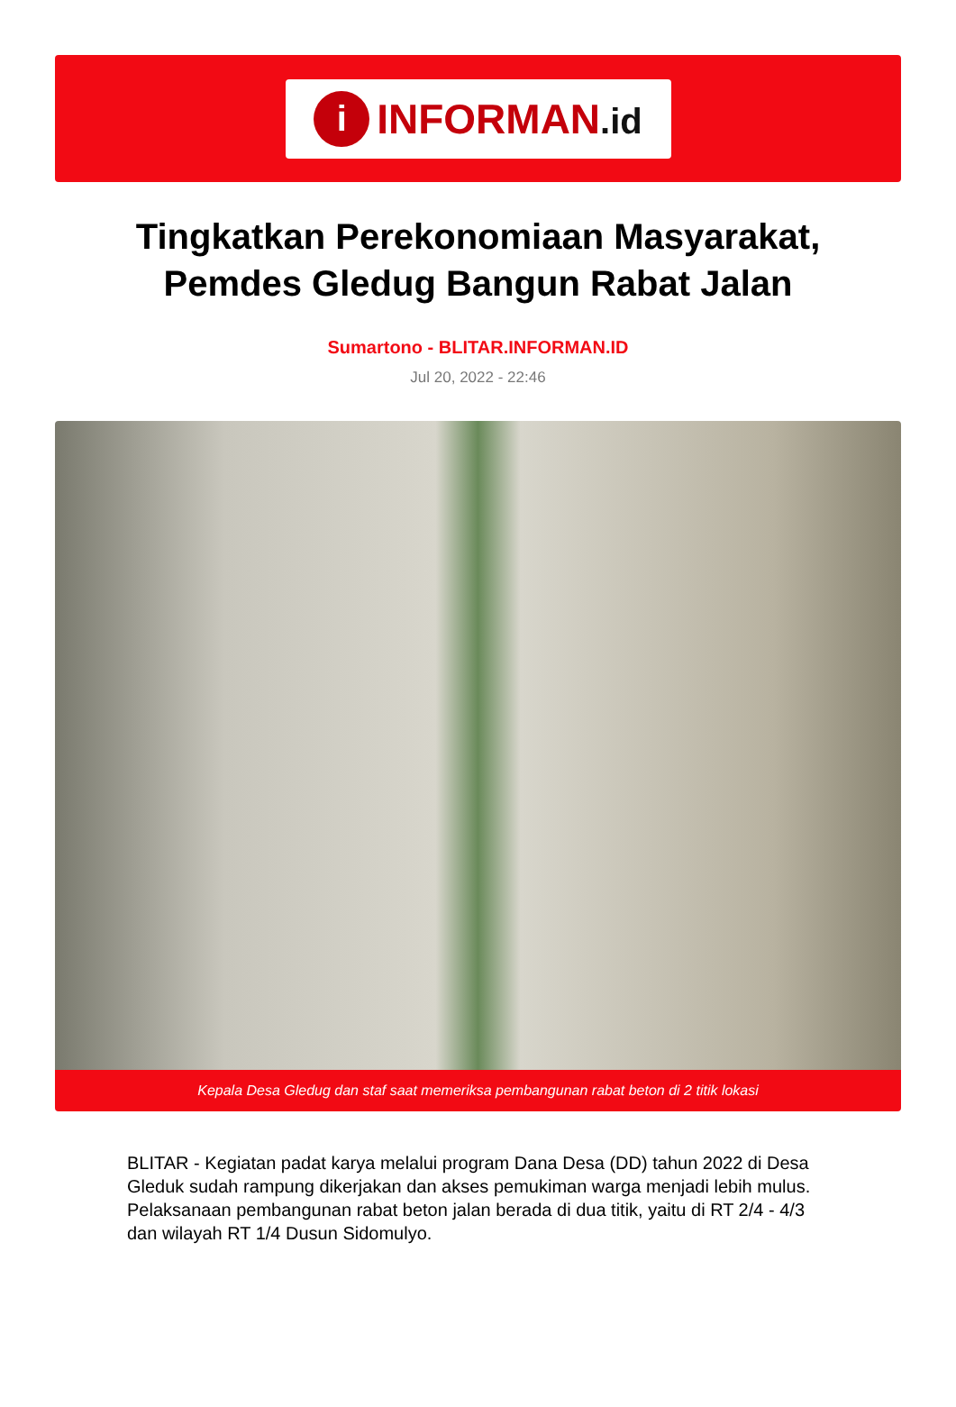i
INFORMAN.id
Tingkatkan Perekonomiaan Masyarakat, Pemdes Gledug Bangun Rabat Jalan
Sumartono - BLITAR.INFORMAN.ID
Jul 20, 2022 - 22:46
Kepala Desa Gledug dan staf saat memeriksa pembangunan rabat beton di 2 titik lokasi
BLITAR - Kegiatan padat karya melalui program Dana Desa (DD) tahun 2022 di Desa Gleduk sudah rampung dikerjakan dan akses pemukiman warga menjadi lebih mulus. Pelaksanaan pembangunan rabat beton jalan berada di dua titik, yaitu di RT 2/4 - 4/3 dan wilayah RT 1/4 Dusun Sidomulyo.